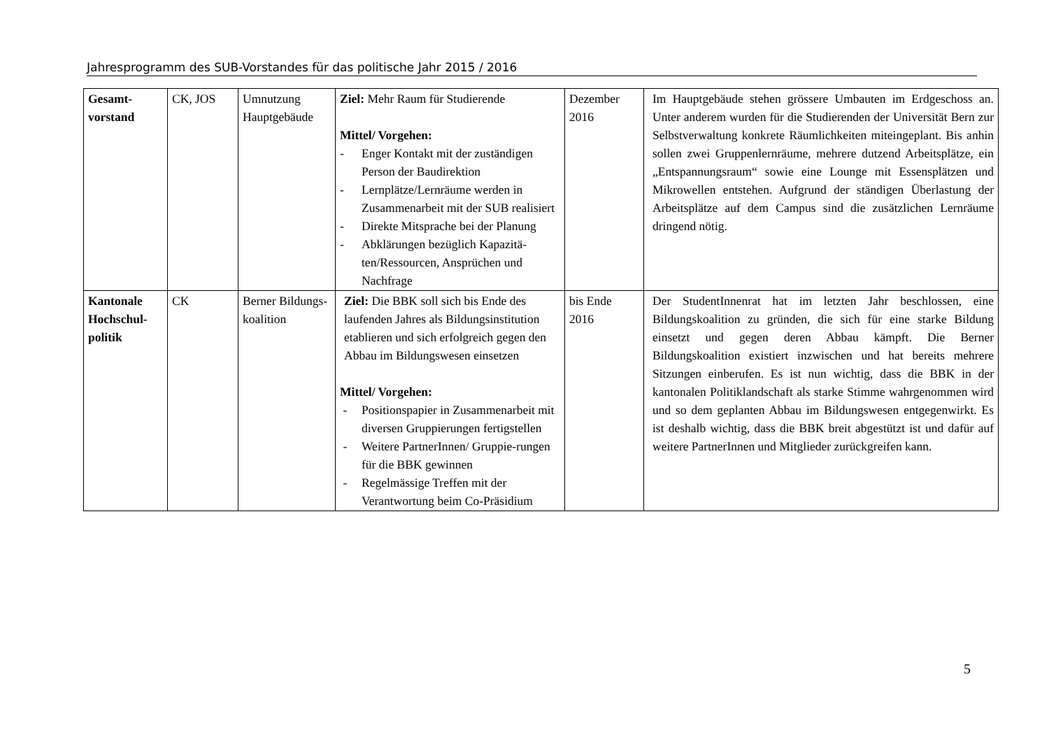Jahresprogramm des SUB-Vorstandes für das politische Jahr 2015 / 2016
| Gesamt- vorstand | CK, JOS | Umnutzung Hauptgebäude | Ziel: Mehr Raum für Studierende Mittel/ Vorgehen: - Enger Kontakt mit der zuständigen Person der Baudirektion - Lernplätze/Lernräume werden in Zusammenarbeit mit der SUB realisiert - Direkte Mitsprache bei der Planung - Abklärungen bezüglich Kapazitä-ten/Ressourcen, Ansprüchen und Nachfrage | Dezember 2016 | Im Hauptgebäude stehen grössere Umbauten im Erdgeschoss an. Unter anderem wurden für die Studierenden der Universität Bern zur Selbstverwaltung konkrete Räumlichkeiten miteingeplant. Bis anhin sollen zwei Gruppenlernräume, mehrere dutzend Arbeitsplätze, ein „Entspannungsraum“ sowie eine Lounge mit Essensplätzen und Mikrowellen entstehen. Aufgrund der ständigen Überlastung der Arbeitsplätze auf dem Campus sind die zusätzlichen Lernräume dringend nötig. |
| Kantonale Hochschul-politik | CK | Berner Bildungs-koalition | Ziel: Die BBK soll sich bis Ende des laufenden Jahres als Bildungsinstitution etablieren und sich erfolgreich gegen den Abbau im Bildungswesen einsetzen Mittel/ Vorgehen: - Positionspapier in Zusammenarbeit mit diversen Gruppierungen fertigstellen - Weitere PartnerInnen/ Gruppie-rungen für die BBK gewinnen - Regelmässige Treffen mit der Verantwortung beim Co-Präsidium | bis Ende 2016 | Der StudentInnenrat hat im letzten Jahr beschlossen, eine Bildungskoalition zu gründen, die sich für eine starke Bildung einsetzt und gegen deren Abbau kämpft. Die Berner Bildungskoalition existiert inzwischen und hat bereits mehrere Sitzungen einberufen. Es ist nun wichtig, dass die BBK in der kantonalen Politiklandschaft als starke Stimme wahrgenommen wird und so dem geplanten Abbau im Bildungswesen entgegenwirkt. Es ist deshalb wichtig, dass die BBK breit abgestützt ist und dafür auf weitere PartnerInnen und Mitglieder zurückgreifen kann. |
5